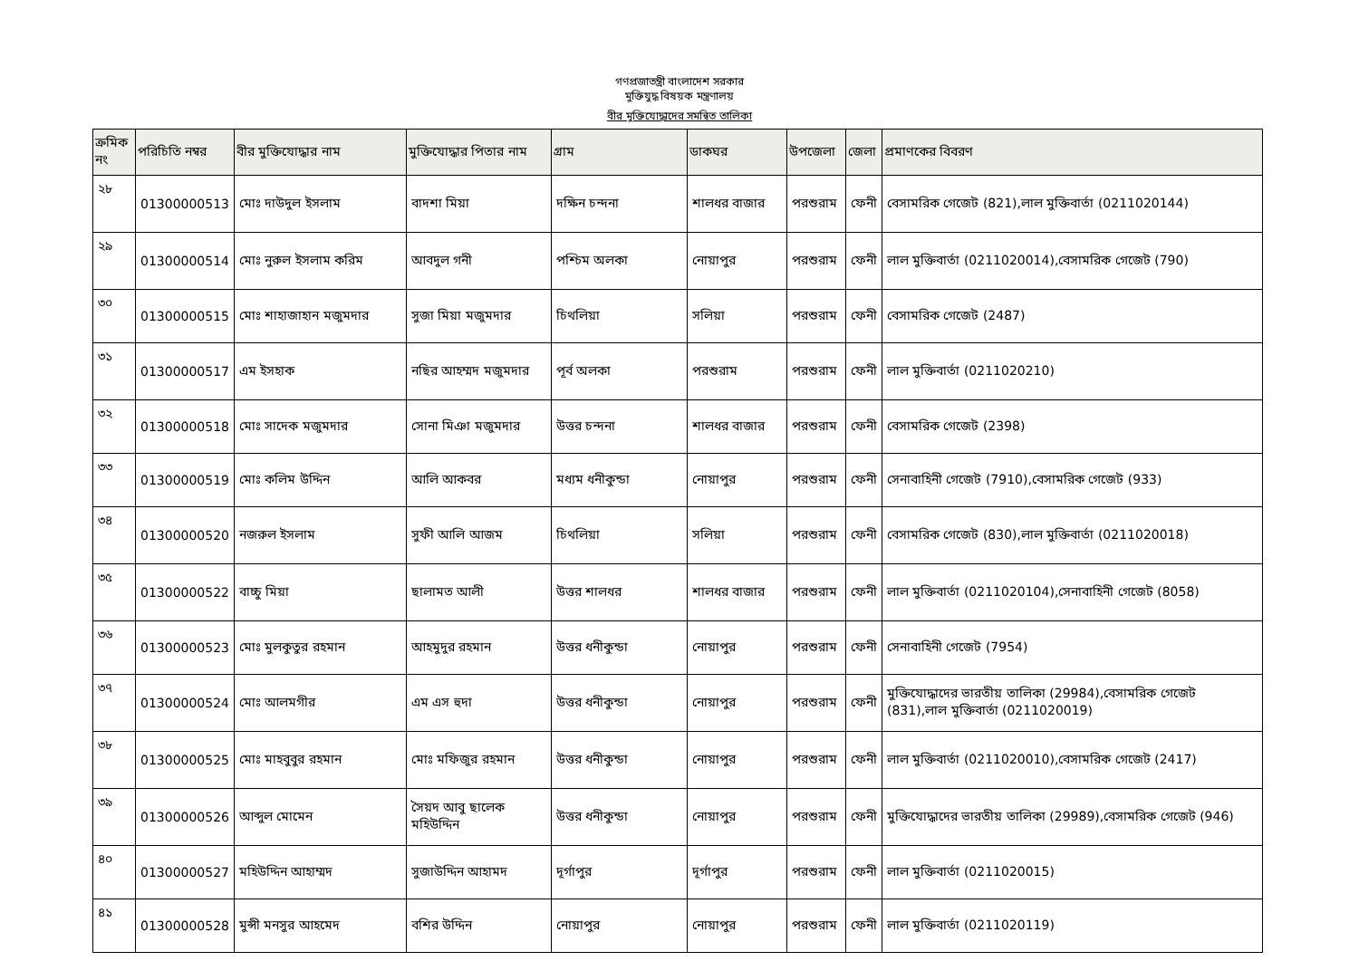গণপ্রজাতন্ত্রী বাংলাদেশ সরকার
মুক্তিযুদ্ধ বিষয়ক মন্ত্রণালয়
বীর মুক্তিযোদ্ধাদের সমন্বিত তালিকা
| ক্রমিক নং | পরিচিতি নম্বর | বীর মুক্তিযোদ্ধার নাম | মুক্তিযোদ্ধার পিতার নাম | গ্রাম | ডাকঘর | উপজেলা | জেলা | প্রমাণকের বিবরণ |
| --- | --- | --- | --- | --- | --- | --- | --- | --- |
| ২৮ | 01300000513 | মোঃ দাউদুল ইসলাম | বাদশা মিয়া | দক্ষিন চন্দনা | শালধর বাজার | পরশুরাম | ফেনী | বেসামরিক গেজেট (821),লাল মুক্তিবার্তা (0211020144) |
| ২৯ | 01300000514 | মোঃ নুরুল ইসলাম করিম | আবদুল গনী | পশ্চিম অলকা | নোয়াপুর | পরশুরাম | ফেনী | লাল মুক্তিবার্তা (0211020014),বেসামরিক গেজেট (790) |
| ৩০ | 01300000515 | মোঃ শাহাজাহান মজুমদার | সুজা মিয়া মজুমদার | চিথলিয়া | সলিয়া | পরশুরাম | ফেনী | বেসামরিক গেজেট (2487) |
| ৩১ | 01300000517 | এম ইসহাক | নছির আহম্মদ মজুমদার | পূর্ব অলকা | পরশুরাম | পরশুরাম | ফেনী | লাল মুক্তিবার্তা (0211020210) |
| ৩২ | 01300000518 | মোঃ সাদেক মজুমদার | সোনা মিঞা মজুমদার | উত্তর চন্দনা | শালধর বাজার | পরশুরাম | ফেনী | বেসামরিক গেজেট (2398) |
| ৩৩ | 01300000519 | মোঃ কলিম উদ্দিন | আলি আকবর | মধ্যম ধনীকুন্ডা | নোয়াপুর | পরশুরাম | ফেনী | সেনাবাহিনী গেজেট (7910),বেসামরিক গেজেট (933) |
| ৩৪ | 01300000520 | নজরুল ইসলাম | সুফী আলি আজম | চিথলিয়া | সলিয়া | পরশুরাম | ফেনী | বেসামরিক গেজেট (830),লাল মুক্তিবার্তা (0211020018) |
| ৩৫ | 01300000522 | বাচ্চু মিয়া | ছালামত আলী | উত্তর শালধর | শালধর বাজার | পরশুরাম | ফেনী | লাল মুক্তিবার্তা (0211020104),সেনাবাহিনী গেজেট (8058) |
| ৩৬ | 01300000523 | মোঃ মুলকুতুর রহমান | আহমুদুর রহমান | উত্তর ধনীকুন্ডা | নোয়াপুর | পরশুরাম | ফেনী | সেনাবাহিনী গেজেট (7954) |
| ৩৭ | 01300000524 | মোঃ আলমগীর | এম এস হুদা | উত্তর ধনীকুন্ডা | নোয়াপুর | পরশুরাম | ফেনী | মুক্তিযোদ্ধাদের ভারতীয় তালিকা (29984),বেসামরিক গেজেট (831),লাল মুক্তিবার্তা (0211020019) |
| ৩৮ | 01300000525 | মোঃ মাহবুবুর রহমান | মোঃ মফিজুর রহমান | উত্তর ধনীকুন্ডা | নোয়াপুর | পরশুরাম | ফেনী | লাল মুক্তিবার্তা (0211020010),বেসামরিক গেজেট (2417) |
| ৩৯ | 01300000526 | আব্দুল মোমেন | সৈয়দ আবু ছালেক মহিউদ্দিন | উত্তর ধনীকুন্ডা | নোয়াপুর | পরশুরাম | ফেনী | মুক্তিযোদ্ধাদের ভারতীয় তালিকা (29989),বেসামরিক গেজেট (946) |
| ৪০ | 01300000527 | মহিউদ্দিন আহাম্মদ | সুজাউদ্দিন আহামদ | দূর্গাপুর | দূর্গাপুর | পরশুরাম | ফেনী | লাল মুক্তিবার্তা (0211020015) |
| ৪১ | 01300000528 | মুন্সী মনসুর আহমেদ | বশির উদ্দিন | নোয়াপুর | নোয়াপুর | পরশুরাম | ফেনী | লাল মুক্তিবার্তা (0211020119) |